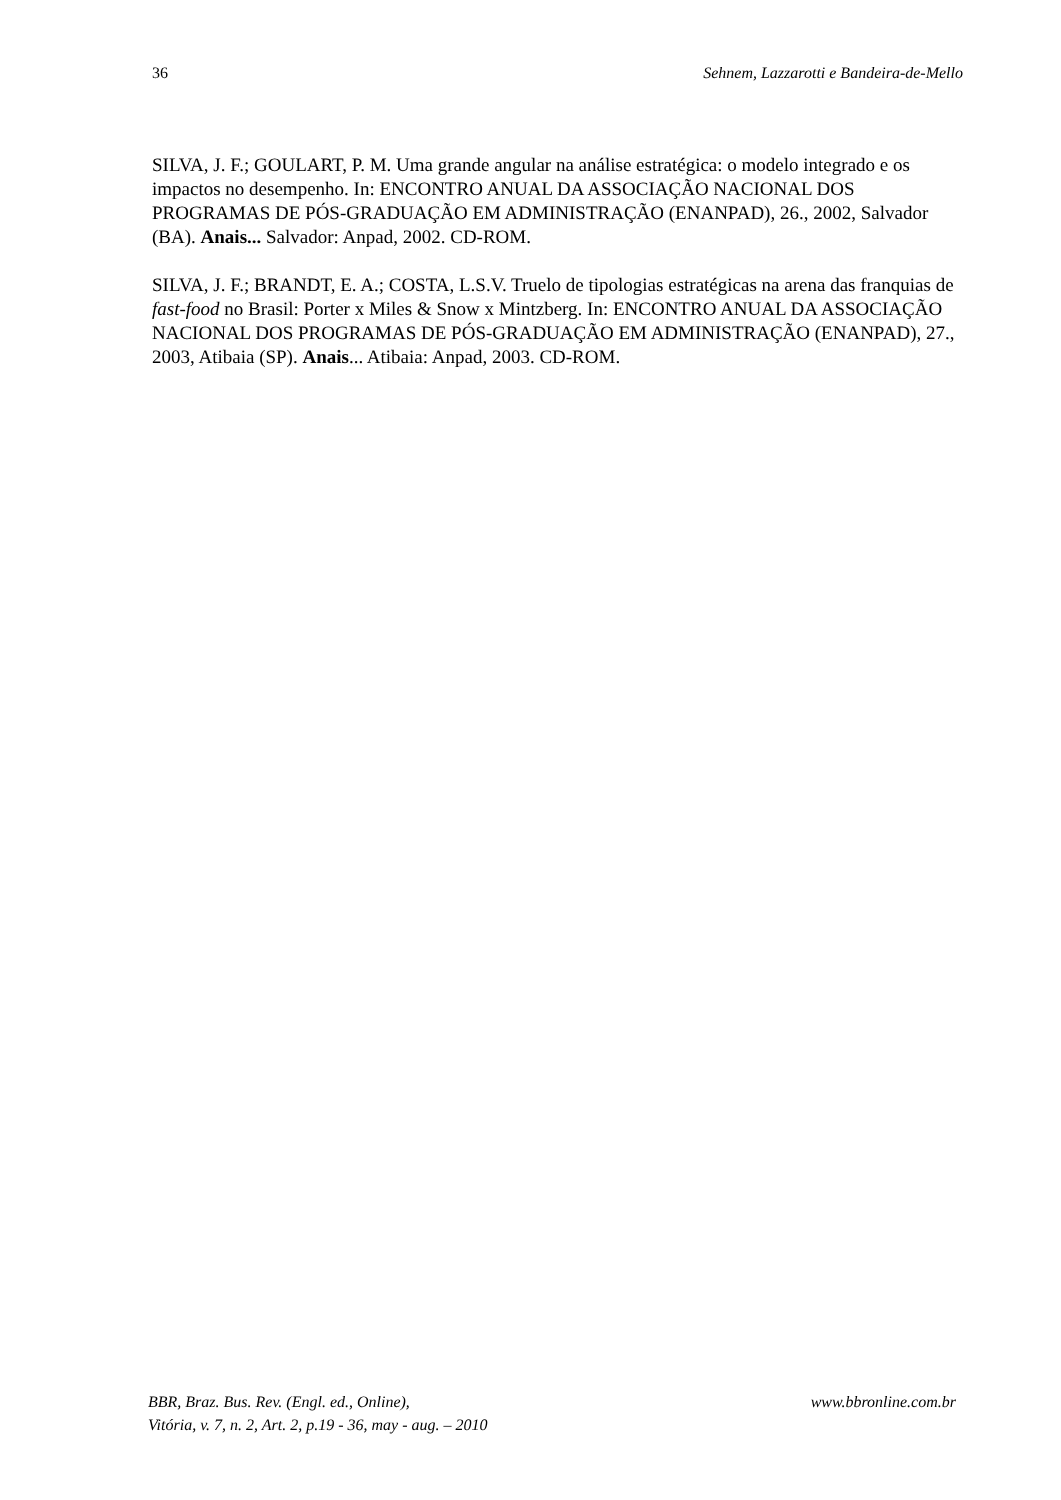36 Sehnem, Lazzarotti e Bandeira-de-Mello
SILVA, J. F.; GOULART, P. M. Uma grande angular na análise estratégica: o modelo integrado e os impactos no desempenho. In: ENCONTRO ANUAL DA ASSOCIAÇÃO NACIONAL DOS PROGRAMAS DE PÓS-GRADUAÇÃO EM ADMINISTRAÇÃO (ENANPAD), 26., 2002, Salvador (BA). Anais... Salvador: Anpad, 2002. CD-ROM.
SILVA, J. F.; BRANDT, E. A.; COSTA, L.S.V. Truelo de tipologias estratégicas na arena das franquias de fast-food no Brasil: Porter x Miles & Snow x Mintzberg. In: ENCONTRO ANUAL DA ASSOCIAÇÃO NACIONAL DOS PROGRAMAS DE PÓS-GRADUAÇÃO EM ADMINISTRAÇÃO (ENANPAD), 27., 2003, Atibaia (SP). Anais... Atibaia: Anpad, 2003. CD-ROM.
BBR, Braz. Bus. Rev. (Engl. ed., Online), www.bbronline.com.br
Vitória, v. 7, n. 2, Art. 2, p.19 - 36, may - aug. – 2010